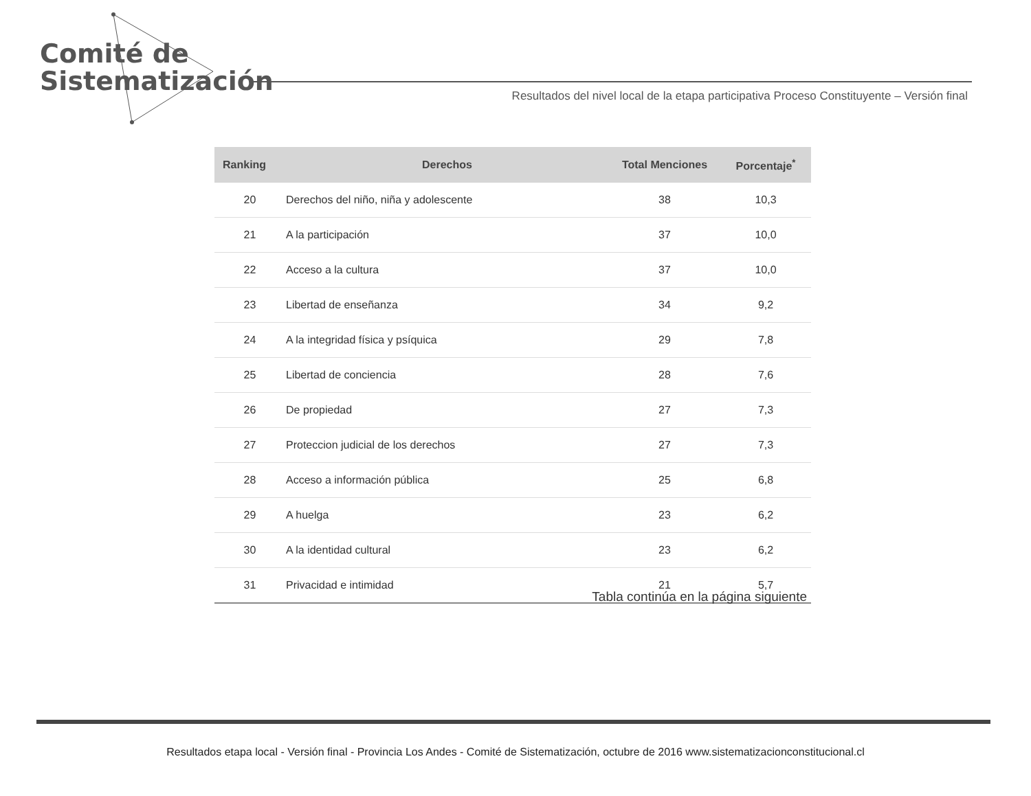Comité de
Sistematización
Resultados del nivel local de la etapa participativa Proceso Constituyente – Versión final
| Ranking | Derechos | Total Menciones | Porcentaje<sup>*</sup> |
| --- | --- | --- | --- |
| 20 | Derechos del niño, niña y adolescente | 38 | 10,3 |
| 21 | A la participación | 37 | 10,0 |
| 22 | Acceso a la cultura | 37 | 10,0 |
| 23 | Libertad de enseñanza | 34 | 9,2 |
| 24 | A la integridad física y psíquica | 29 | 7,8 |
| 25 | Libertad de conciencia | 28 | 7,6 |
| 26 | De propiedad | 27 | 7,3 |
| 27 | Proteccion judicial de los derechos | 27 | 7,3 |
| 28 | Acceso a información pública | 25 | 6,8 |
| 29 | A huelga | 23 | 6,2 |
| 30 | A la identidad cultural | 23 | 6,2 |
| 31 | Privacidad e intimidad | 21 | 5,7 |
Tabla continúa en la página siguiente
Resultados etapa local - Versión final - Provincia Los Andes - Comité de Sistematización, octubre de 2016 www.sistematizacionconstitucional.cl